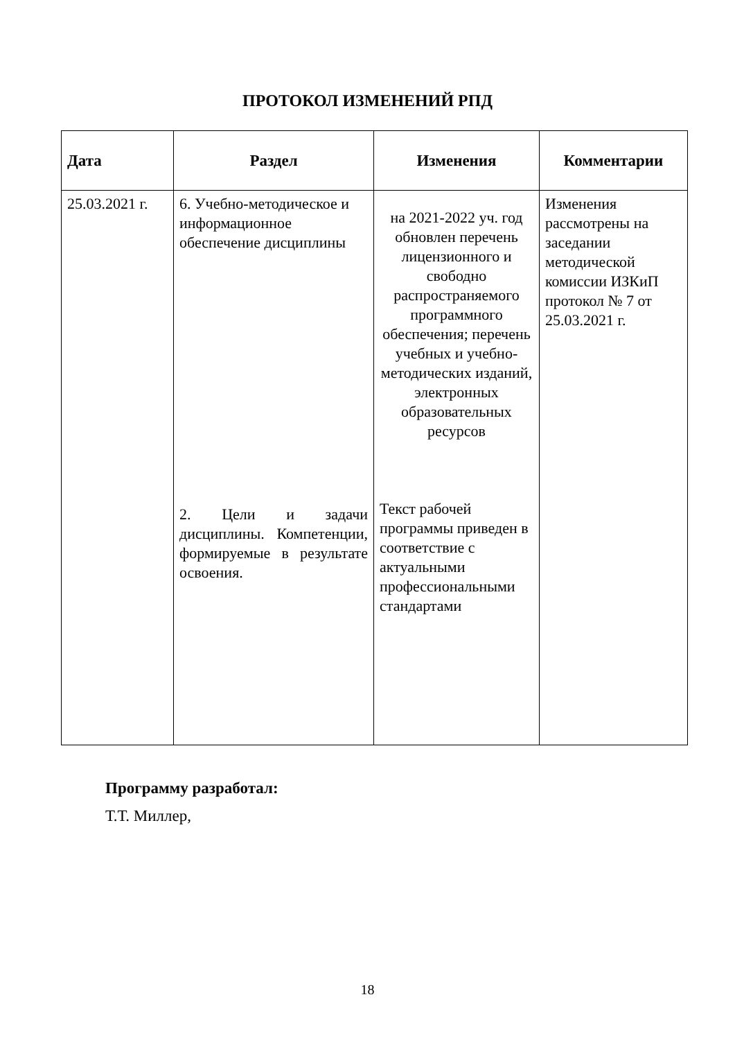ПРОТОКОЛ ИЗМЕНЕНИЙ РПД
| Дата | Раздел | Изменения | Комментарии |
| --- | --- | --- | --- |
| 25.03.2021 г. | 6. Учебно-методическое и информационное обеспечение дисциплины 2. Цели и задачи дисциплины. Компетенции, формируемые в результате освоения. | на 2021-2022 уч. год обновлен перечень лицензионного и свободно распространяемого программного обеспечения; перечень учебных и учебно-методических изданий, электронных образовательных ресурсов Текст рабочей программы приведен в соответствие с актуальными профессиональными стандартами | Изменения рассмотрены на заседании методической комиссии ИЗКиП протокол № 7 от 25.03.2021 г. |
Программу разработал:
Т.Т. Миллер,
18